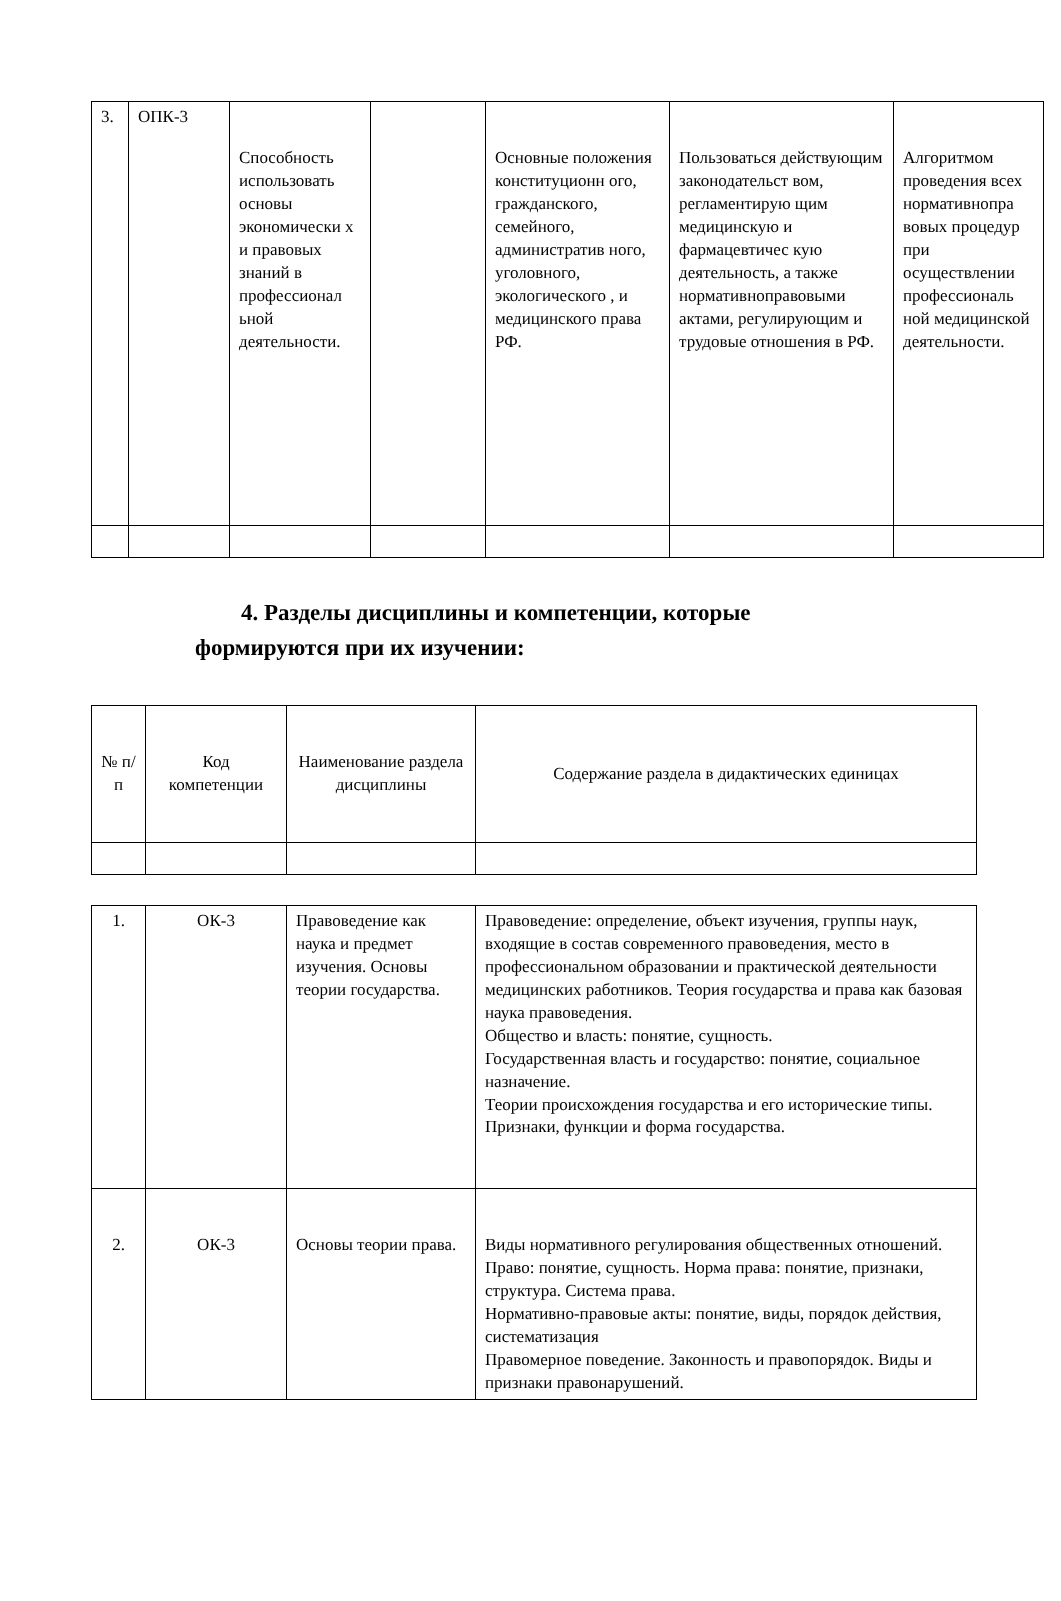| 3. | ОПК-3 | Способность использовать основы экономически х и правовых знаний в профессионал ьной деятельности. | | Основные положения конституционн ого, гражданского, семейного, административ ного, уголовного, экологического , и медицинского права РФ. | Пользоваться действующим законодательст вом, регламентирую щим медицинскую и фармацевтичес кую деятельность, а также нормативноправовыми актами, регулирующим и трудовые отношения в РФ. | Алгоритмом проведения всех нормативнопра вовых процедур при осуществлении профессиональ ной медицинской деятельности. |
4. Разделы дисциплины и компетенции, которые
формируются при их изучении:
| № п/п | Код компетенции | Наименование раздела дисциплины | Содержание раздела в дидактических единицах |
| --- | --- | --- | --- |
| 1. | ОК-3 | Правоведение как наука и предмет изучения. Основы теории государства. | Правоведение: определение, объект изучения, группы наук, входящие в состав современного правоведения, место в профессиональном образовании и практической деятельности медицинских работников. Теория государства и права как базовая наука правоведения. Общество и власть: понятие, сущность. Государственная власть и государство: понятие, социальное назначение. Теории происхождения государства и его исторические типы. Признаки, функции и форма государства. |
| 2. | ОК-3 | Основы теории права. | Виды нормативного регулирования общественных отношений. Право: понятие, сущность. Норма права: понятие, признаки, структура. Система права. Нормативно-правовые акты: понятие, виды, порядок действия, систематизация Правомерное поведение. Законность и правопорядок. Виды и признаки правонарушений. |